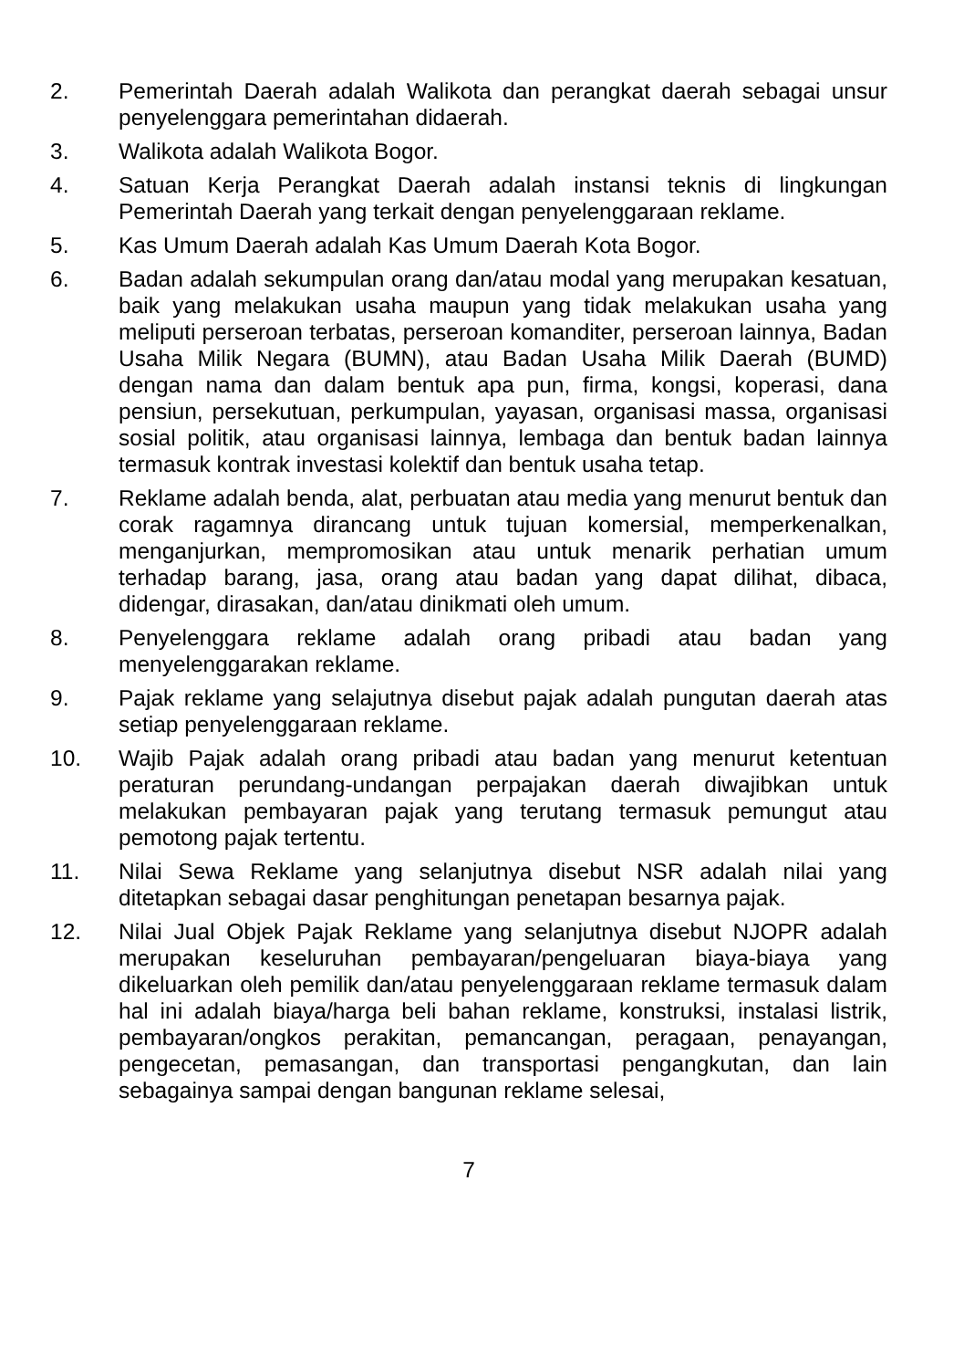2. Pemerintah Daerah adalah Walikota dan perangkat daerah sebagai unsur penyelenggara pemerintahan didaerah.
3. Walikota adalah Walikota Bogor.
4. Satuan Kerja Perangkat Daerah adalah instansi teknis di lingkungan Pemerintah Daerah yang terkait dengan penyelenggaraan reklame.
5. Kas Umum Daerah adalah Kas Umum Daerah Kota Bogor.
6. Badan adalah sekumpulan orang dan/atau modal yang merupakan kesatuan, baik yang melakukan usaha maupun yang tidak melakukan usaha yang meliputi perseroan terbatas, perseroan komanditer, perseroan lainnya, Badan Usaha Milik Negara (BUMN), atau Badan Usaha Milik Daerah (BUMD) dengan nama dan dalam bentuk apa pun, firma, kongsi, koperasi, dana pensiun, persekutuan, perkumpulan, yayasan, organisasi massa, organisasi sosial politik, atau organisasi lainnya, lembaga dan bentuk badan lainnya termasuk kontrak investasi kolektif dan bentuk usaha tetap.
7. Reklame adalah benda, alat, perbuatan atau media yang menurut bentuk dan corak ragamnya dirancang untuk tujuan komersial, memperkenalkan, menganjurkan, mempromosikan atau untuk menarik perhatian umum terhadap barang, jasa, orang atau badan yang dapat dilihat, dibaca, didengar, dirasakan, dan/atau dinikmati oleh umum.
8. Penyelenggara reklame adalah orang pribadi atau badan yang menyelenggarakan reklame.
9. Pajak reklame yang selajutnya disebut pajak adalah pungutan daerah atas setiap penyelenggaraan reklame.
10. Wajib Pajak adalah orang pribadi atau badan yang menurut ketentuan peraturan perundang-undangan perpajakan daerah diwajibkan untuk melakukan pembayaran pajak yang terutang termasuk pemungut atau pemotong pajak tertentu.
11. Nilai Sewa Reklame yang selanjutnya disebut NSR adalah nilai yang ditetapkan sebagai dasar penghitungan penetapan besarnya pajak.
12. Nilai Jual Objek Pajak Reklame yang selanjutnya disebut NJOPR adalah merupakan keseluruhan pembayaran/pengeluaran biaya-biaya yang dikeluarkan oleh pemilik dan/atau penyelenggaraan reklame termasuk dalam hal ini adalah biaya/harga beli bahan reklame, konstruksi, instalasi listrik, pembayaran/ongkos perakitan, pemancangan, peragaan, penayangan, pengecetan, pemasangan, dan transportasi pengangkutan, dan lain sebagainya sampai dengan bangunan reklame selesai,
7